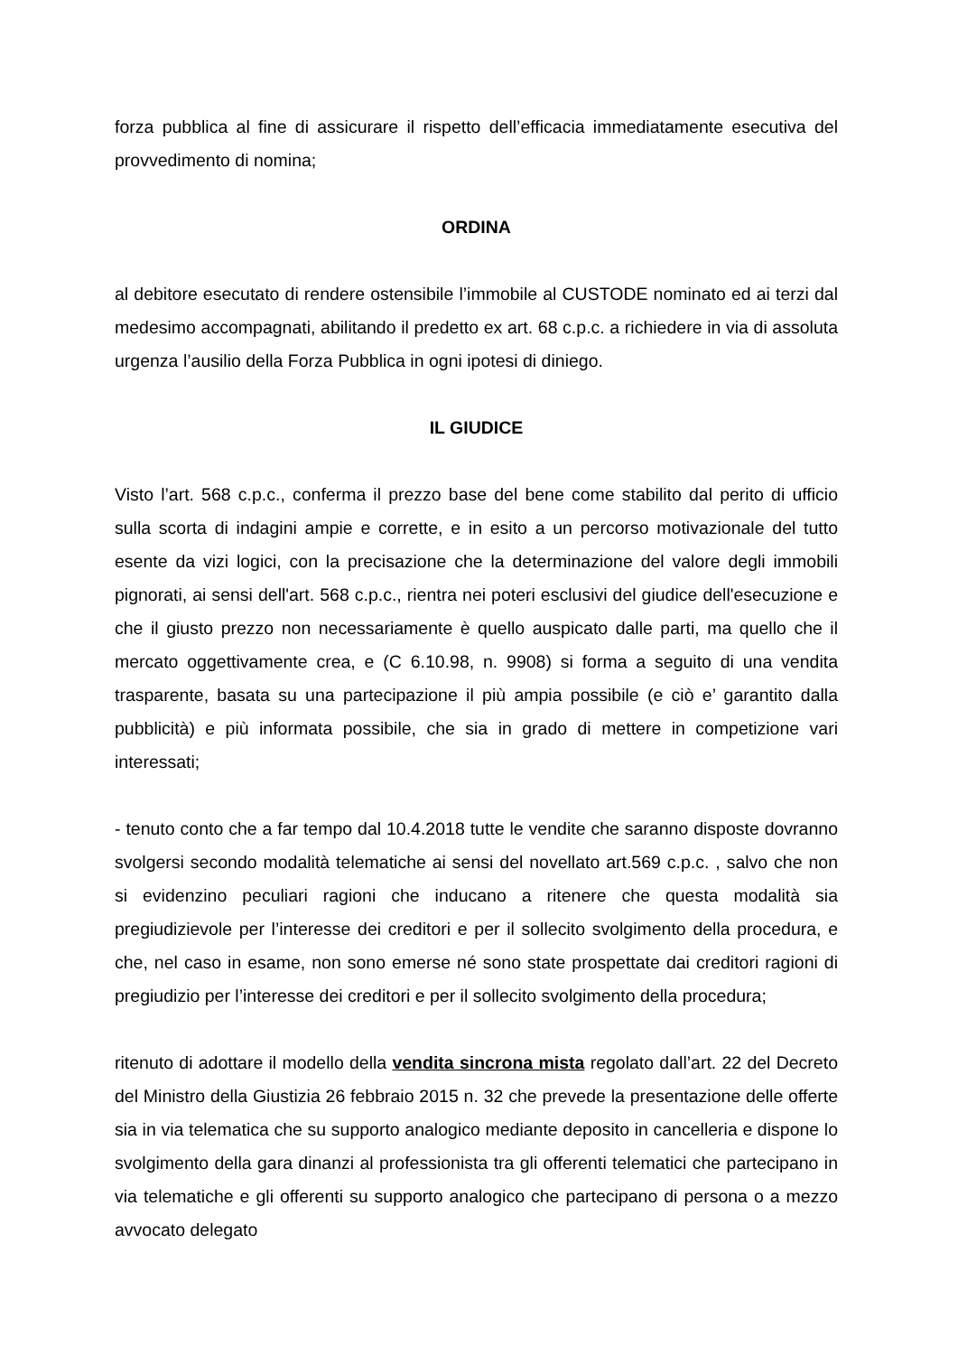forza pubblica al fine di assicurare il rispetto dell’efficacia immediatamente esecutiva del provvedimento di nomina;
ORDINA
al debitore esecutato di rendere ostensibile l’immobile al CUSTODE nominato ed ai terzi dal medesimo accompagnati, abilitando il predetto ex art. 68 c.p.c. a richiedere in via di assoluta urgenza l’ausilio della Forza Pubblica in ogni ipotesi di diniego.
IL GIUDICE
Visto l’art. 568 c.p.c., conferma il prezzo base del bene come stabilito dal perito di ufficio sulla scorta di indagini ampie e corrette, e in esito a un percorso motivazionale del tutto esente da vizi logici, con la precisazione che la determinazione del valore degli immobili pignorati, ai sensi dell'art. 568 c.p.c., rientra nei poteri esclusivi del giudice dell'esecuzione e che il giusto prezzo non necessariamente è quello auspicato dalle parti, ma quello che il mercato oggettivamente crea, e (C 6.10.98, n. 9908) si forma a seguito di una vendita trasparente, basata su una partecipazione il più ampia possibile (e ciò e’ garantito dalla pubblicità) e più informata possibile, che sia in grado di mettere in competizione vari interessati;
- tenuto conto che a far tempo dal 10.4.2018 tutte le vendite che saranno disposte dovranno svolgersi secondo modalità telematiche ai sensi del novellato art.569 c.p.c. , salvo che non si evidenzino peculiari ragioni che inducano a ritenere che questa modalità sia pregiudizievole per l’interesse dei creditori e per il sollecito svolgimento della procedura, e che, nel caso in esame, non sono emerse né sono state prospettate dai creditori ragioni di pregiudizio per l’interesse dei creditori e per il sollecito svolgimento della procedura;
ritenuto di adottare il modello della vendita sincrona mista regolato dall’art. 22 del Decreto del Ministro della Giustizia 26 febbraio 2015 n. 32 che prevede la presentazione delle offerte sia in via telematica che su supporto analogico mediante deposito in cancelleria e dispone lo svolgimento della gara dinanzi al professionista tra gli offerenti telematici che partecipano in via telematiche e gli offerenti su supporto analogico che partecipano di persona o a mezzo avvocato delegato